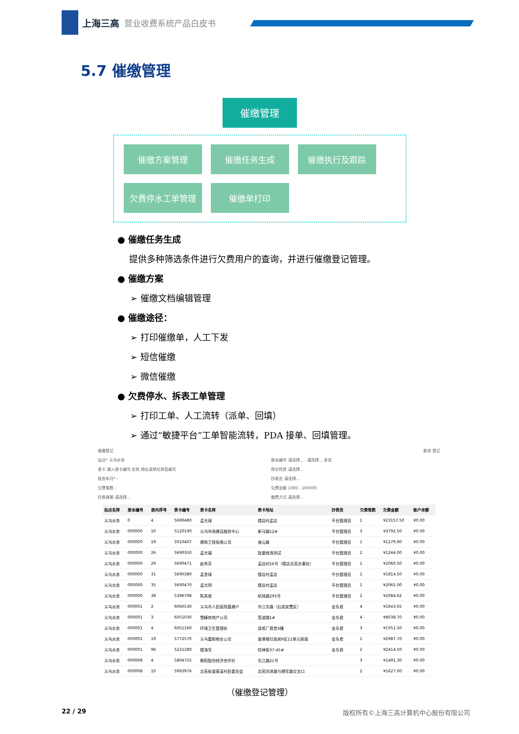上海三高 营业收费系统产品白皮书
5.7 催缴管理
催缴管理
催缴方案管理
催缴任务生成
催缴执行及跟踪
欠费停水工单管理
催缴单打印
● 催缴任务生成
提供多种筛选条件进行欠费用户的查询，并进行催缴登记管理。
● 催缴方案
➢ 催缴文档编辑管理
● 催缴途径：
➢ 打印催缴单，人工下发
➢ 短信催缴
➢ 微信催缴
● 欠费停水、拆表工单管理
➢ 打印工单、人工流转（派单、回填）
➢ 通过“敏捷平台”工单智能流转，PDA 接单、回填管理。
催缴登记
查询 登记
站点* 义乌水务
册本编号 请选择... - 请选择... 多选
表卡 输入表卡编号,名称,地址或地址拼音缩写
用水性质 请选择...
账务年月* -
抄表员 请选择...
欠费笔数 -
欠费金额 1000 - 100000
抄表周期 请选择...
缴费方式 请选择...
| 站点名称 | 册本编号 | 册内序号 | 表卡编号 | 表卡名称 | 表卡地址 | 抄表员 | 欠费笔数 | 欠费金额 | 账户余额 |
| --- | --- | --- | --- | --- | --- | --- | --- | --- | --- |
| 义乌水务 | 0 | 4 | 5690480 | 孟光禄 | 楼店村孟店 | 平台管理员 | 1 | ¥23157.50 | ¥0.00 |
| 义乌水务 | 000000 | 10 | 5120190 | 义乌市场建设服务中心 | 新马路12# | 平台管理员 | 3 | ¥3792.50 | ¥0.00 |
| 义乌水务 | 000000 | 19 | 5010407 | 建筑工程有限公司 | 香山路 | 平台管理员 | 1 | ¥1279.90 | ¥0.00 |
| 义乌水务 | 000000 | 26 | 5690350 | 孟光福 | 批量修改测试 | 平台管理员 | 2 | ¥1244.00 | ¥0.00 |
| 义乌水务 | 000000 | 29 | 5690471 | 赵秀芳 | 孟店村16号（楼店北苑办事处） | 平台管理员 | 1 | ¥2060.50 | ¥0.00 |
| 义乌水务 | 000000 | 31 | 5690380 | 孟圣禄 | 楼店村孟店 | 平台管理员 | 1 | ¥1814.50 | ¥0.00 |
| 义乌水务 | 000000 | 35 | 5690470 | 孟光明 | 楼店村孟店 | 平台管理员 | 1 | ¥2065.00 | ¥0.00 |
| 义乌水务 | 000000 | 38 | 5396798 | 陈其君 | 机场路295号 | 平台管理员 | 2 | ¥2084.62 | ¥0.00 |
| 义乌水务 | 000001 | 2 | 6060530 | 义乌市人民医院基建户 | 市江东路（后成安置区） | 金东君 | 4 | ¥1643.65 | ¥0.00 |
| 义乌水务 | 000001 | 3 | 6051030 | 雪峰房地产公司 | 莹波路1# | 金东君 | 4 | ¥8038.70 | ¥0.00 |
| 义乌水务 | 000001 | 4 | 6051160 | 环境卫生管理处 | 造纸厂宿舍3幢 | 金东君 | 3 | ¥1051.50 | ¥0.00 |
| 义乌水务 | 000001 | 19 | 5772570 | 义乌嘉和物业公司 | 香港城垃圾房9区11单元前面 | 金东君 | 1 | ¥2987.70 | ¥0.00 |
| 义乌水务 | 000001 | 96 | 5221280 | 楼海军 | 桂林街37-45# | 金东君 | 2 | ¥2414.50 | ¥0.00 |
| 义乌水务 | 000008 | 4 | 5804755 | 朝阳股份经济合作社 | 东江路21号 | | 3 | ¥1491.30 | ¥0.00 |
| 义乌水务 | 000008 | 10 | 5993976 | 北苑街道青溪村民委员会 | 北苑宗泽路与拥军路交叉口 | | 2 | ¥1627.00 | ¥0.00 |
（催缴登记管理）
22 / 29 版权所有©上海三高计算机中心股份有限公司